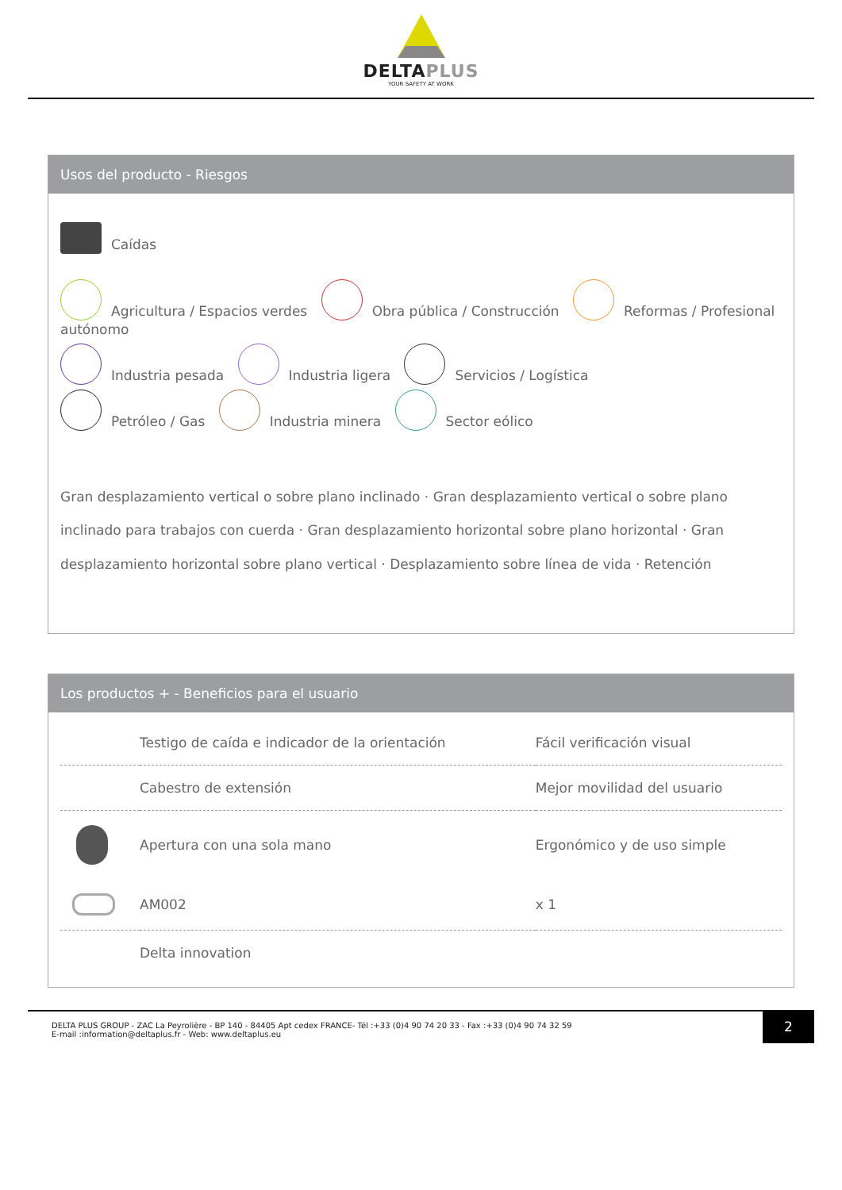DELTAPLUS
YOUR SAFETY AT WORK
Usos del producto - Riesgos
Caídas
Agricultura / Espacios verdes Obra pública / Construcción Reformas / Profesional autónomo
Industria pesada Industria ligera Servicios / Logística
Petróleo / Gas Industria minera Sector eólico
Gran desplazamiento vertical o sobre plano inclinado · Gran desplazamiento vertical o sobre plano inclinado para trabajos con cuerda · Gran desplazamiento horizontal sobre plano horizontal · Gran desplazamiento horizontal sobre plano vertical · Desplazamiento sobre línea de vida · Retención
Los productos + - Beneficios para el usuario
| | Testigo de caída e indicador de la orientación | Fácil verificación visual |
| | Cabestro de extensión | Mejor movilidad del usuario |
| | Apertura con una sola mano | Ergonómico y de uso simple |
| | AM002 | x 1 |
| | Delta innovation | |
DELTA PLUS GROUP - ZAC La Peyrolière - BP 140 - 84405 Apt cedex FRANCE- Tél :+33 (0)4 90 74 20 33 - Fax :+33 (0)4 90 74 32 59
E-mail :information@deltaplus.fr - Web: www.deltaplus.eu
2